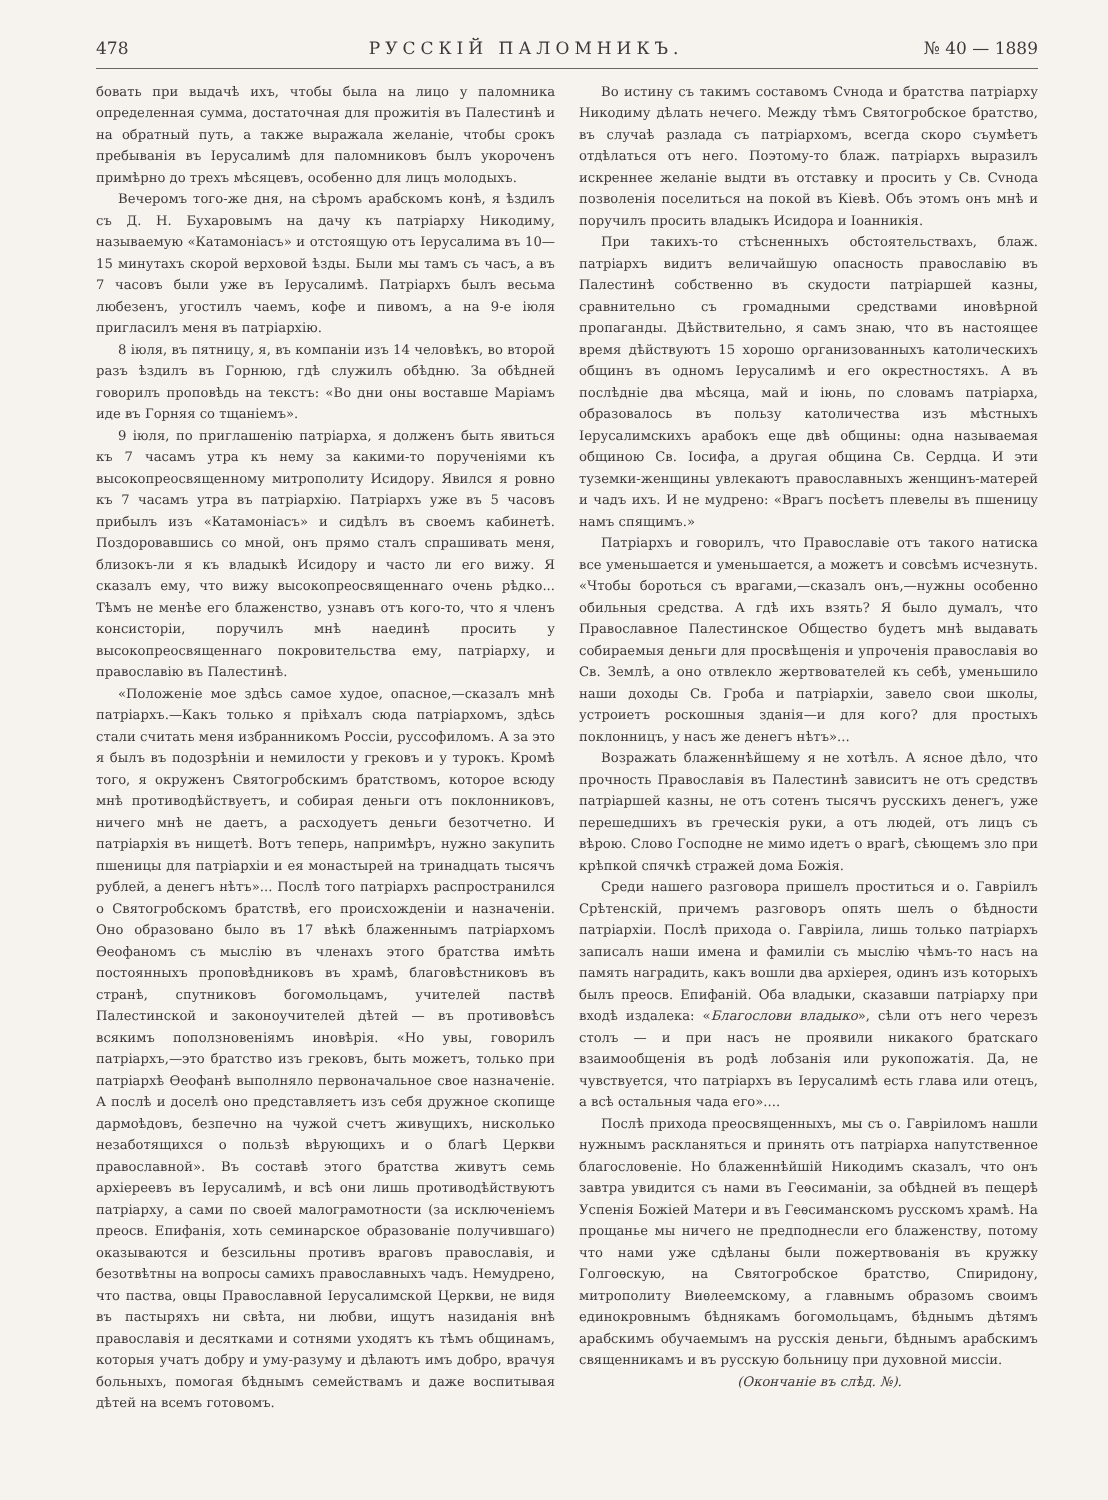478 РУССКІЙ ПАЛОМНИКЪ. № 40 — 1889
бовать при выдачѣ ихъ, чтобы была на лицо у паломника определенная сумма, достаточная для прожитія въ Палестинѣ и на обратный путь, а также выражала желаніе, чтобы срокъ пребыванія въ Іерусалимѣ для паломниковъ былъ укороченъ примѣрно до трехъ мѣсяцевъ, особенно для лицъ молодыхъ.
Вечеромъ того-же дня, на сѣромъ арабскомъ конѣ, я ѣздилъ съ Д. Н. Бухаровымъ на дачу къ патріарху Никодиму, называемую «Катамоніасъ» и отстоящую отъ Іерусалима въ 10—15 минутахъ скорой верховой ѣзды. Были мы тамъ съ часъ, а въ 7 часовъ были уже въ Іерусалимѣ. Патріархъ былъ весьма любезенъ, угостилъ чаемъ, кофе и пивомъ, а на 9-е іюля пригласилъ меня въ патріархію.
8 іюля, въ пятницу, я, въ компаніи изъ 14 человѣкъ, во второй разъ ѣздилъ въ Горнюю, гдѣ служилъ обѣдню. За обѣдней говорилъ проповѣдь на текстъ: «Во дни оны воставше Маріамъ иде въ Горняя со тщаніемъ».
9 іюля, по приглашенію патріарха, я долженъ быть явиться къ 7 часамъ утра къ нему за какими-то порученіями къ высокопреосвященному митрополиту Исидору. Явился я ровно къ 7 часамъ утра въ патріархію. Патріархъ уже въ 5 часовъ прибылъ изъ «Катамоніасъ» и сидѣлъ въ своемъ кабинетѣ. Поздоровавшись со мной, онъ прямо сталъ спрашивать меня, близокъ-ли я къ владыкѣ Исидору и часто ли его вижу. Я сказалъ ему, что вижу высокопреосвященнаго очень рѣдко... Тѣмъ не менѣе его блаженство, узнавъ отъ кого-то, что я членъ консисторіи, поручилъ мнѣ наединѣ просить у высокопреосвященнаго покровительства ему, патріарху, и православію въ Палестинѣ.
«Положеніе мое здѣсь самое худое, опасное,—сказалъ мнѣ патріархъ.—Какъ только я пріѣхалъ сюда патріархомъ, здѣсь стали считать меня избранникомъ Россіи, руссофиломъ. А за это я былъ въ подозрѣніи и немилости у грековъ и у турокъ. Кромѣ того, я окруженъ Святогробскимъ братствомъ, которое всюду мнѣ противодѣйствуетъ, и собирая деньги отъ поклонниковъ, ничего мнѣ не даетъ, а расходуетъ деньги безотчетно. И патріархія въ нищетѣ. Вотъ теперь, напримѣръ, нужно закупить пшеницы для патріархіи и ея монастырей на тринадцать тысячъ рублей, а денегъ нѣтъ»... Послѣ того патріархъ распространился о Святогробскомъ братствѣ, его происхожденіи и назначеніи. Оно образовано было въ 17 вѣкѣ блаженнымъ патріархомъ Ѳеофаномъ съ мыслію въ членахъ этого братства имѣть постоянныхъ проповѣдниковъ въ храмѣ, благовѣстниковъ въ странѣ, спутниковъ богомольцамъ, учителей паствѣ Палестинской и законоучителей дѣтей — въ противовѣсъ всякимъ поползновеніямъ иновѣрія. «Но увы, говорилъ патріархъ,—это братство изъ грековъ, быть можетъ, только при патріархѣ Ѳеофанѣ выполняло первоначальное свое назначеніе. А послѣ и доселѣ оно представляетъ изъ себя дружное скопище дармоѣдовъ, безпечно на чужой счетъ живущихъ, нисколько незаботящихся о пользѣ вѣрующихъ и о благѣ Церкви православной». Въ составѣ этого братства живутъ семь архіереевъ въ Іерусалимѣ, и всѣ они лишь противодѣйствуютъ патріарху, а сами по своей малограмотности (за исключеніемъ преосв. Епифанія, хоть семинарское образованіе получившаго) оказываются и безсильны противъ враговъ православія, и безотвѣтны на вопросы самихъ православныхъ чадъ. Немудрено, что паства, овцы Православной Іерусалимской Церкви, не видя въ пастыряхъ ни свѣта, ни любви, ищутъ назиданія внѣ православія и десятками и сотнями уходятъ къ тѣмъ общинамъ, которыя учатъ добру и уму-разуму и дѣлаютъ имъ добро, врачуя больныхъ, помогая бѣднымъ семействамъ и даже воспитывая дѣтей на всемъ готовомъ.
Во истину съ такимъ составомъ Сvнода и братства патріарху Никодиму дѣлать нечего. Между тѣмъ Святогробское братство, въ случаѣ разлада съ патріархомъ, всегда скоро съумѣетъ отдѣлаться отъ него. Поэтому-то блаж. патріархъ выразилъ искреннее желаніе выдти въ отставку и просить у Св. Сvнода позволенія поселиться на покой въ Кіевѣ. Объ этомъ онъ мнѣ и поручилъ просить владыкъ Исидора и Іоанникія.
При такихъ-то стѣсненныхъ обстоятельствахъ, блаж. патріархъ видитъ величайшую опасность православію въ Палестинѣ собственно въ скудости патріаршей казны, сравнительно съ громадными средствами иновѣрной пропаганды. Дѣйствительно, я самъ знаю, что въ настоящее время дѣйствуютъ 15 хорошо организованныхъ католическихъ общинъ въ одномъ Іерусалимѣ и его окрестностяхъ. А въ послѣдніе два мѣсяца, май и іюнь, по словамъ патріарха, образовалось въ пользу католичества изъ мѣстныхъ Іерусалимскихъ арабокъ еще двѣ общины: одна называемая общиною Св. Іосифа, а другая община Св. Сердца. И эти туземки-женщины увлекаютъ православныхъ женщинъ-матерей и чадъ ихъ. И не мудрено: «Врагъ посѣетъ плевелы въ пшеницу намъ спящимъ.»
Патріархъ и говорилъ, что Православіе отъ такого натиска все уменьшается и уменьшается, а можетъ и совсѣмъ исчезнуть. «Чтобы бороться съ врагами,—сказалъ онъ,—нужны особенно обильныя средства. А гдѣ ихъ взять? Я было думалъ, что Православное Палестинское Общество будетъ мнѣ выдавать собираемыя деньги для просвѣщенія и упроченія православія во Св. Землѣ, а оно отвлекло жертвователей къ себѣ, уменьшило наши доходы Св. Гроба и патріархіи, завело свои школы, устроиетъ роскошныя зданія—и для кого? для простыхъ поклонницъ, у насъ же денегъ нѣтъ»...
Возражать блаженнѣйшему я не хотѣлъ. А ясное дѣло, что прочность Православія въ Палестинѣ зависитъ не отъ средствъ патріаршей казны, не отъ сотенъ тысячъ русскихъ денегъ, уже перешедшихъ въ греческія руки, а отъ людей, отъ лицъ съ вѣрою. Слово Господне не мимо идетъ о врагѣ, сѣющемъ зло при крѣпкой спячкѣ стражей дома Божія.
Среди нашего разговора пришелъ проститься и о. Гавріилъ Срѣтенскій, причемъ разговоръ опять шелъ о бѣдности патріархіи. Послѣ прихода о. Гавріила, лишь только патріархъ записалъ наши имена и фамиліи съ мыслію чѣмъ-то насъ на память наградить, какъ вошли два архіерея, одинъ изъ которыхъ былъ преосв. Епифаній. Оба владыки, сказавши патріарху при входѣ издалека: «Благослови владыко», сѣли отъ него черезъ столъ — и при насъ не проявили никакого братскаго взаимообщенія въ родѣ лобзанія или рукопожатія. Да, не чувствуется, что патріархъ въ Іерусалимѣ есть глава или отецъ, а всѣ остальныя чада его»....
Послѣ прихода преосвященныхъ, мы съ о. Гавріиломъ нашли нужнымъ раскланяться и принять отъ патріарха напутственное благословеніе. Но блаженнѣйшій Никодимъ сказалъ, что онъ завтра увидится съ нами въ Геѳсиманіи, за обѣдней въ пещерѣ Успенія Божіей Матери и въ Геѳсиманскомъ русскомъ храмѣ. На прощанье мы ничего не предподнесли его блаженству, потому что нами уже сдѣланы были пожертвованія въ кружку Голгоѳскую, на Святогробское братство, Спиридону, митрополиту Виѳлеемскому, а главнымъ образомъ своимъ единокровнымъ бѣднякамъ богомольцамъ, бѣднымъ дѣтямъ арабскимъ обучаемымъ на русскія деньги, бѣднымъ арабскимъ священникамъ и въ русскую больницу при духовной миссіи.
(Окончаніе въ слѣд. №).